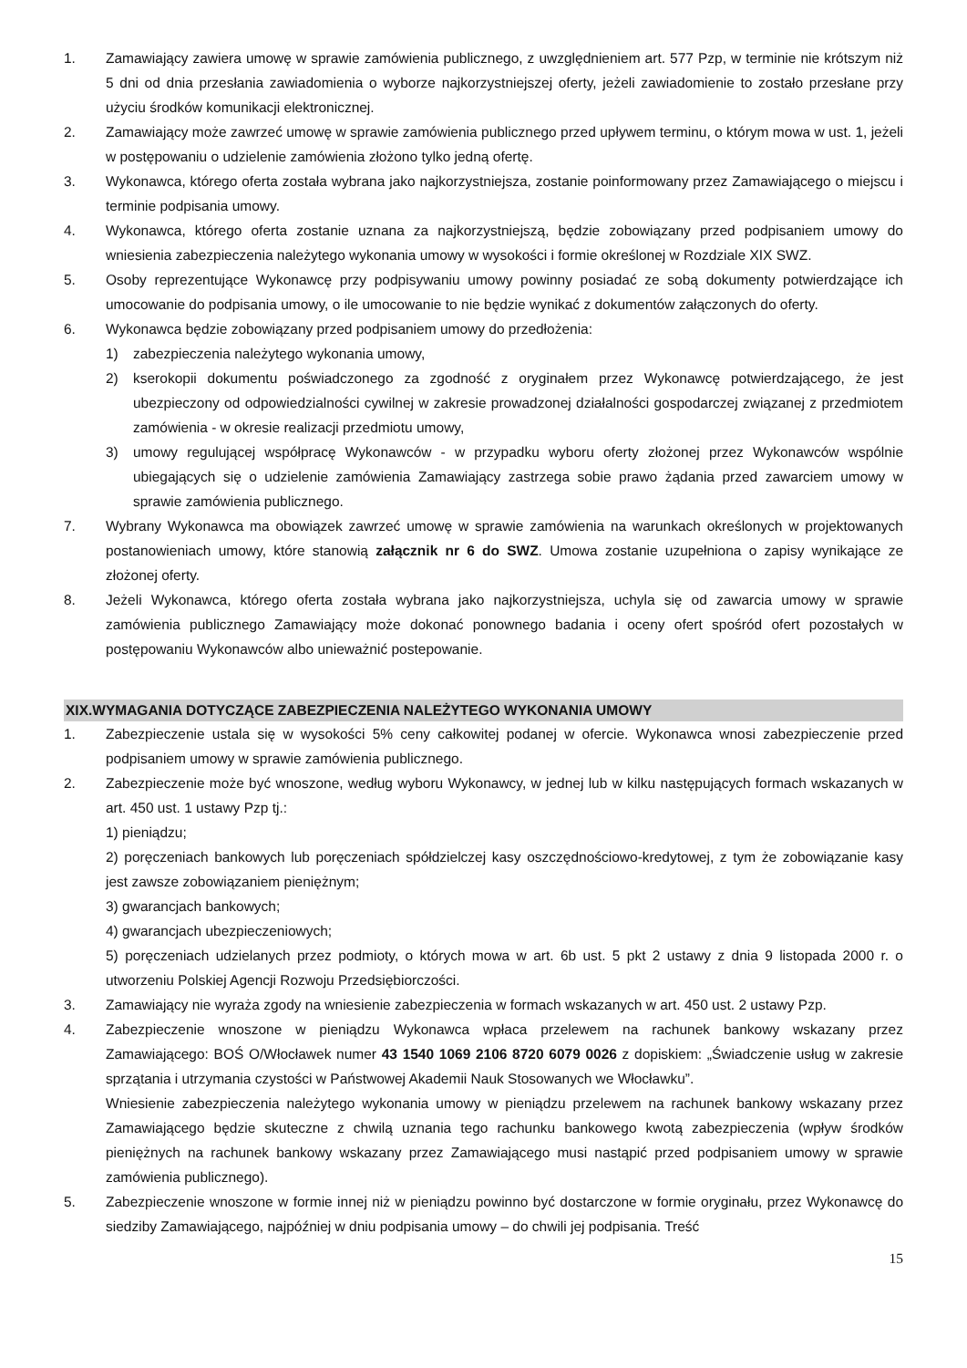1. Zamawiający zawiera umowę w sprawie zamówienia publicznego, z uwzględnieniem art. 577 Pzp, w terminie nie krótszym niż 5 dni od dnia przesłania zawiadomienia o wyborze najkorzystniejszej oferty, jeżeli zawiadomienie to zostało przesłane przy użyciu środków komunikacji elektronicznej.
2. Zamawiający może zawrzeć umowę w sprawie zamówienia publicznego przed upływem terminu, o którym mowa w ust. 1, jeżeli w postępowaniu o udzielenie zamówienia złożono tylko jedną ofertę.
3. Wykonawca, którego oferta została wybrana jako najkorzystniejsza, zostanie poinformowany przez Zamawiającego o miejscu i terminie podpisania umowy.
4. Wykonawca, którego oferta zostanie uznana za najkorzystniejszą, będzie zobowiązany przed podpisaniem umowy do wniesienia zabezpieczenia należytego wykonania umowy w wysokości i formie określonej w Rozdziale XIX SWZ.
5. Osoby reprezentujące Wykonawcę przy podpisywaniu umowy powinny posiadać ze sobą dokumenty potwierdzające ich umocowanie do podpisania umowy, o ile umocowanie to nie będzie wynikać z dokumentów załączonych do oferty.
6. Wykonawca będzie zobowiązany przed podpisaniem umowy do przedłożenia:
1) zabezpieczenia należytego wykonania umowy,
2) kserokopii dokumentu poświadczonego za zgodność z oryginałem przez Wykonawcę potwierdzającego, że jest ubezpieczony od odpowiedzialności cywilnej w zakresie prowadzonej działalności gospodarczej związanej z przedmiotem zamówienia - w okresie realizacji przedmiotu umowy,
3) umowy regulującej współpracę Wykonawców - w przypadku wyboru oferty złożonej przez Wykonawców wspólnie ubiegających się o udzielenie zamówienia Zamawiający zastrzega sobie prawo żądania przed zawarciem umowy w sprawie zamówienia publicznego.
7. Wybrany Wykonawca ma obowiązek zawrzeć umowę w sprawie zamówienia na warunkach określonych w projektowanych postanowieniach umowy, które stanowią załącznik nr 6 do SWZ. Umowa zostanie uzupełniona o zapisy wynikające ze złożonej oferty.
8. Jeżeli Wykonawca, którego oferta została wybrana jako najkorzystniejsza, uchyla się od zawarcia umowy w sprawie zamówienia publicznego Zamawiający może dokonać ponownego badania i oceny ofert spośród ofert pozostałych w postępowaniu Wykonawców albo unieważnić postepowanie.
XIX.WYMAGANIA DOTYCZĄCE ZABEZPIECZENIA NALEŻYTEGO WYKONANIA UMOWY
1. Zabezpieczenie ustala się w wysokości 5% ceny całkowitej podanej w ofercie. Wykonawca wnosi zabezpieczenie przed podpisaniem umowy w sprawie zamówienia publicznego.
2. Zabezpieczenie może być wnoszone, według wyboru Wykonawcy, w jednej lub w kilku następujących formach wskazanych w art. 450 ust. 1 ustawy Pzp tj.:
1) pieniądzu;
2) poręczeniach bankowych lub poręczeniach spółdzielczej kasy oszczędnościowo-kredytowej, z tym że zobowiązanie kasy jest zawsze zobowiązaniem pieniężnym;
3) gwarancjach bankowych;
4) gwarancjach ubezpieczeniowych;
5) poręczeniach udzielanych przez podmioty, o których mowa w art. 6b ust. 5 pkt 2 ustawy z dnia 9 listopada 2000 r. o utworzeniu Polskiej Agencji Rozwoju Przedsiębiorczości.
3. Zamawiający nie wyraża zgody na wniesienie zabezpieczenia w formach wskazanych w art. 450 ust. 2 ustawy Pzp.
4. Zabezpieczenie wnoszone w pieniądzu Wykonawca wpłaca przelewem na rachunek bankowy wskazany przez Zamawiającego: BOŚ O/Włocławek numer 43 1540 1069 2106 8720 6079 0026 z dopiskiem: „Świadczenie usług w zakresie sprzątania i utrzymania czystości w Państwowej Akademii Nauk Stosowanych we Włocławku”.
Wniesienie zabezpieczenia należytego wykonania umowy w pieniądzu przelewem na rachunek bankowy wskazany przez Zamawiającego będzie skuteczne z chwilą uznania tego rachunku bankowego kwotą zabezpieczenia (wpływ środków pieniężnych na rachunek bankowy wskazany przez Zamawiającego musi nastąpić przed podpisaniem umowy w sprawie zamówienia publicznego).
5. Zabezpieczenie wnoszone w formie innej niż w pieniądzu powinno być dostarczone w formie oryginału, przez Wykonawcę do siedziby Zamawiającego, najpóźniej w dniu podpisania umowy – do chwili jej podpisania. Treść
15